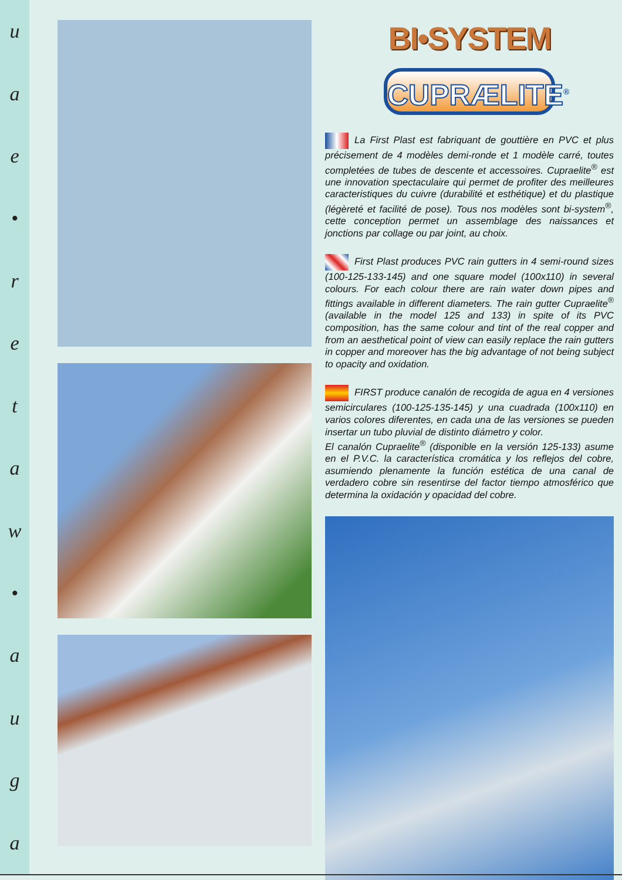uae
•
retaw
•
auga
BI•SYSTEM
CUPRÆLITE<sup>®</sup>
La First Plast est fabriquant de gouttière en PVC et plus précisement de 4 modèles demi-ronde et 1 modèle carré, toutes completées de tubes de descente et accessoires. Cupraelite<sup>®</sup> est une innovation spectaculaire qui permet de profiter des meilleures caracteristiques du cuivre (durabilité et esthétique) et du plastique (légèreté et facilité de pose). Tous nos modèles sont bi-system<sup>®</sup>, cette conception permet un assemblage des naissances et jonctions par collage ou par joint, au choix.
First Plast produces PVC rain gutters in 4 semi-round sizes (100-125-133-145) and one square model (100x110) in several colours. For each colour there are rain water down pipes and fittings available in different diameters. The rain gutter Cupraelite<sup>®</sup> (available in the model 125 and 133) in spite of its PVC composition, has the same colour and tint of the real copper and from an aesthetical point of view can easily replace the rain gutters in copper and moreover has the big advantage of not being subject to opacity and oxidation.
FIRST produce canalón de recogida de agua en 4 versiones semicirculares (100-125-135-145) y una cuadrada (100x110) en varios colores diferentes, en cada una de las versiones se pueden insertar un tubo pluvial de distinto diámetro y color.
El canalón Cupraelite<sup>®</sup> (disponible en la versión 125-133) asume en el P.V.C. la característica cromática y los reflejos del cobre, asumiendo plenamente la función estética de una canal de verdadero cobre sin resentirse del factor tiempo atmosférico que determina la oxidación y opacidad del cobre.